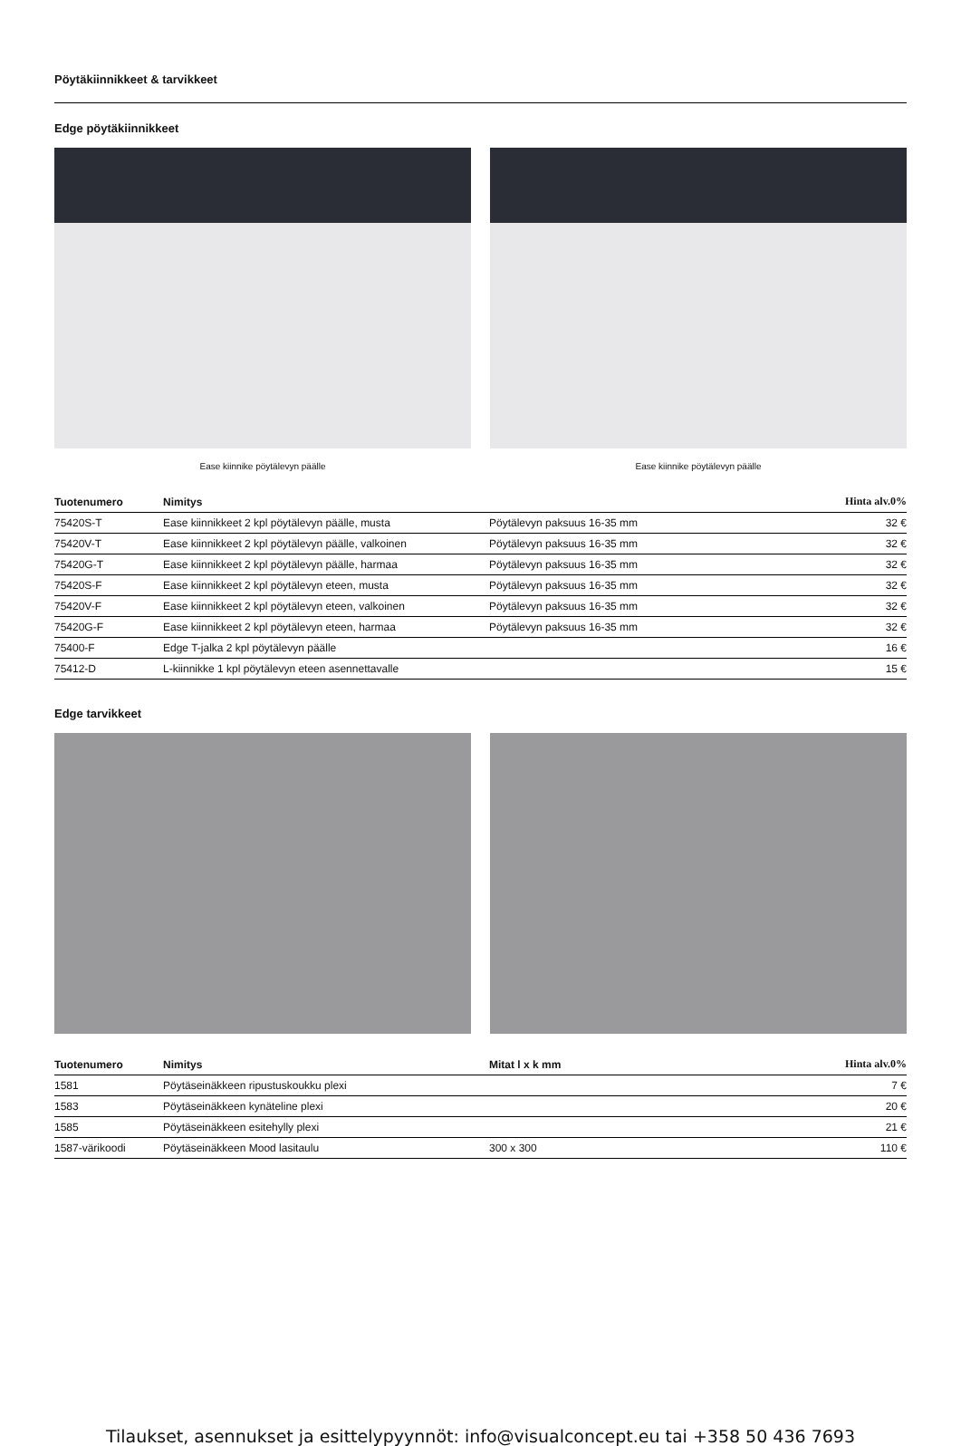Pöytäkiinnikkeet & tarvikkeet
Edge pöytäkiinnikkeet
Ease kiinnike pöytälevyn päälle
Ease kiinnike pöytälevyn päälle
| Tuotenumero | Nimitys | | Hinta alv.0% |
| --- | --- | --- | --- |
| 75420S-T | Ease kiinnikkeet 2 kpl pöytälevyn päälle, musta | Pöytälevyn paksuus 16-35 mm | 32 € |
| 75420V-T | Ease kiinnikkeet 2 kpl pöytälevyn päälle, valkoinen | Pöytälevyn paksuus 16-35 mm | 32 € |
| 75420G-T | Ease kiinnikkeet 2 kpl pöytälevyn päälle, harmaa | Pöytälevyn paksuus 16-35 mm | 32 € |
| 75420S-F | Ease kiinnikkeet 2 kpl pöytälevyn eteen, musta | Pöytälevyn paksuus 16-35 mm | 32 € |
| 75420V-F | Ease kiinnikkeet 2 kpl pöytälevyn eteen, valkoinen | Pöytälevyn paksuus 16-35 mm | 32 € |
| 75420G-F | Ease kiinnikkeet 2 kpl pöytälevyn eteen, harmaa | Pöytälevyn paksuus 16-35 mm | 32 € |
| 75400-F | Edge T-jalka 2 kpl pöytälevyn päälle | | 16 € |
| 75412-D | L-kiinnikke 1 kpl pöytälevyn eteen asennettavalle | | 15 € |
Edge tarvikkeet
| Tuotenumero | Nimitys | Mitat l x k mm | Hinta alv.0% |
| --- | --- | --- | --- |
| 1581 | Pöytäseinäkkeen ripustuskoukku plexi | | 7 € |
| 1583 | Pöytäseinäkkeen kynäteline plexi | | 20 € |
| 1585 | Pöytäseinäkkeen esitehylly plexi | | 21 € |
| 1587-värikoodi | Pöytäseinäkkeen Mood lasitaulu | 300 x 300 | 110 € |
Tilaukset, asennukset ja esittelypyynnöt: info@visualconcept.eu tai +358 50 436 7693